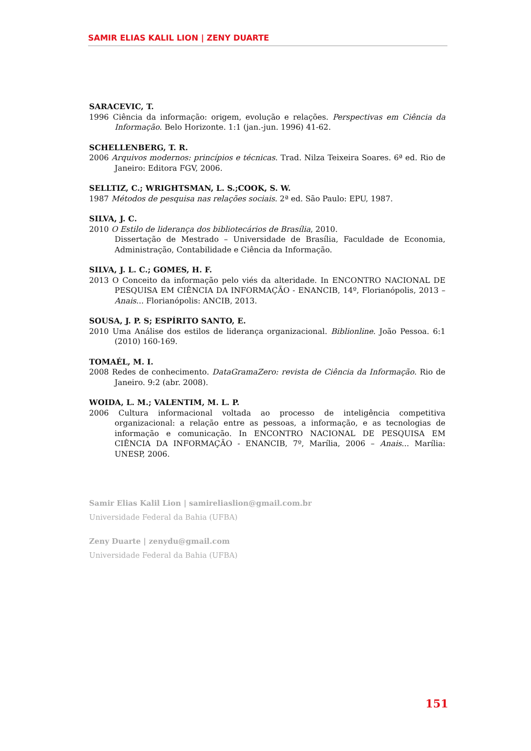SAMIR ELIAS KALIL LION | ZENY DUARTE
SARACEVIC, T.
1996 Ciência da informação: origem, evolução e relações. Perspectivas em Ciência da Informação. Belo Horizonte. 1:1 (jan.-jun. 1996) 41-62.
SCHELLENBERG, T. R.
2006 Arquivos modernos: princípios e técnicas. Trad. Nilza Teixeira Soares. 6ª ed. Rio de Janeiro: Editora FGV, 2006.
SELLTIZ, C.; WRIGHTSMAN, L. S.;COOK, S. W.
1987 Métodos de pesquisa nas relações sociais. 2ª ed. São Paulo: EPU, 1987.
SILVA, J. C.
2010 O Estilo de liderança dos bibliotecários de Brasília, 2010.
Dissertação de Mestrado – Universidade de Brasília, Faculdade de Economia, Administração, Contabilidade e Ciência da Informação.
SILVA, J. L. C.; GOMES, H. F.
2013 O Conceito da informação pelo viés da alteridade. In ENCONTRO NACIONAL DE PESQUISA EM CIÊNCIA DA INFORMAÇÃO - ENANCIB, 14º, Florianópolis, 2013 – Anais... Florianópolis: ANCIB, 2013.
SOUSA, J. P. S; ESPÍRITO SANTO, E.
2010 Uma Análise dos estilos de liderança organizacional. Biblionline. João Pessoa. 6:1 (2010) 160-169.
TOMAÉL, M. I.
2008 Redes de conhecimento. DataGramaZero: revista de Ciência da Informação. Rio de Janeiro. 9:2 (abr. 2008).
WOIDA, L. M.; VALENTIM, M. L. P.
2006 Cultura informacional voltada ao processo de inteligência competitiva organizacional: a relação entre as pessoas, a informação, e as tecnologias de informação e comunicação. In ENCONTRO NACIONAL DE PESQUISA EM CIÊNCIA DA INFORMAÇÃO - ENANCIB, 7º, Marília, 2006 – Anais... Marília: UNESP, 2006.
Samir Elias Kalil Lion | samireliaslion@gmail.com.br
Universidade Federal da Bahia (UFBA)
Zeny Duarte | zenydu@gmail.com
Universidade Federal da Bahia (UFBA)
151